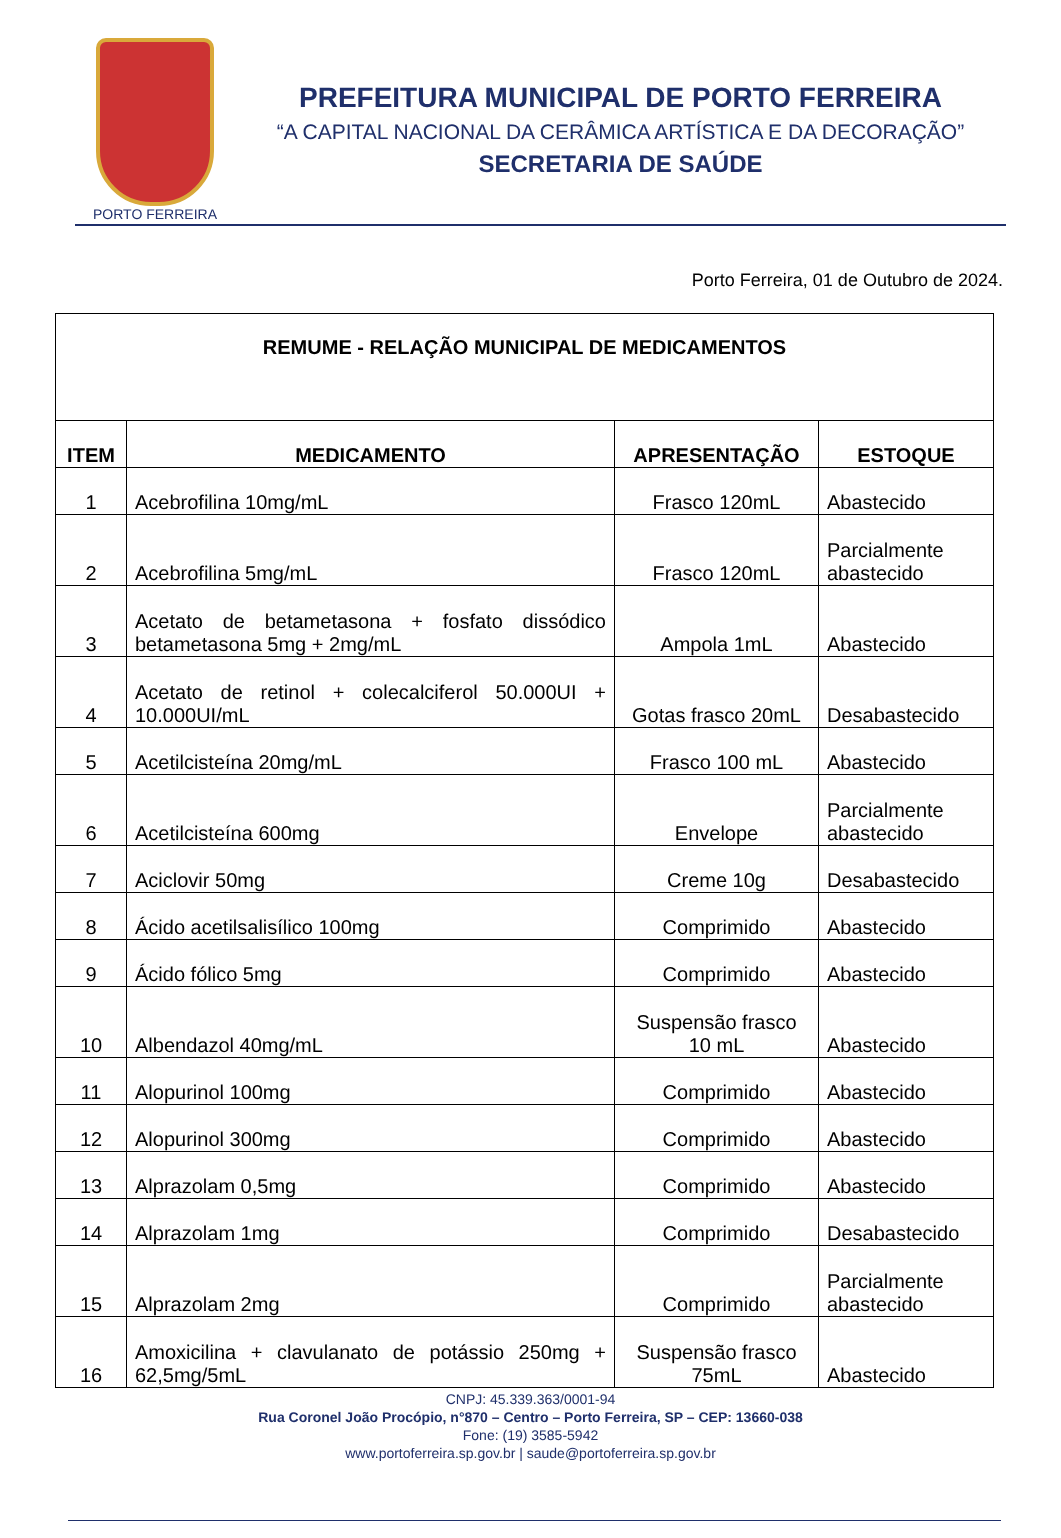PORTO FERREIRA
PREFEITURA MUNICIPAL DE PORTO FERREIRA
“A CAPITAL NACIONAL DA CERÂMICA ARTÍSTICA E DA DECORAÇÃO”
SECRETARIA DE SAÚDE
Porto Ferreira, 01 de Outubro de 2024.
| REMUME - RELAÇÃO MUNICIPAL DE MEDICAMENTOS | | | |
| ITEM | MEDICAMENTO | APRESENTAÇÃO | ESTOQUE |
| 1 | Acebrofilina 10mg/mL | Frasco 120mL | Abastecido |
| 2 | Acebrofilina 5mg/mL | Frasco 120mL | Parcialmente abastecido |
| 3 | Acetato de betametasona + fosfato dissódico betametasona 5mg + 2mg/mL | Ampola 1mL | Abastecido |
| 4 | Acetato de retinol + colecalciferol 50.000UI + 10.000UI/mL | Gotas frasco 20mL | Desabastecido |
| 5 | Acetilcisteína 20mg/mL | Frasco 100 mL | Abastecido |
| 6 | Acetilcisteína 600mg | Envelope | Parcialmente abastecido |
| 7 | Aciclovir 50mg | Creme 10g | Desabastecido |
| 8 | Ácido acetilsalisílico 100mg | Comprimido | Abastecido |
| 9 | Ácido fólico 5mg | Comprimido | Abastecido |
| 10 | Albendazol 40mg/mL | Suspensão frasco 10 mL | Abastecido |
| 11 | Alopurinol 100mg | Comprimido | Abastecido |
| 12 | Alopurinol 300mg | Comprimido | Abastecido |
| 13 | Alprazolam 0,5mg | Comprimido | Abastecido |
| 14 | Alprazolam 1mg | Comprimido | Desabastecido |
| 15 | Alprazolam 2mg | Comprimido | Parcialmente abastecido |
| 16 | Amoxicilina + clavulanato de potássio 250mg + 62,5mg/5mL | Suspensão frasco 75mL | Abastecido |
CNPJ: 45.339.363/0001-94
Rua Coronel João Procópio, n°870 – Centro – Porto Ferreira, SP – CEP: 13660-038
Fone: (19) 3585-5942
www.portoferreira.sp.gov.br | saude@portoferreira.sp.gov.br